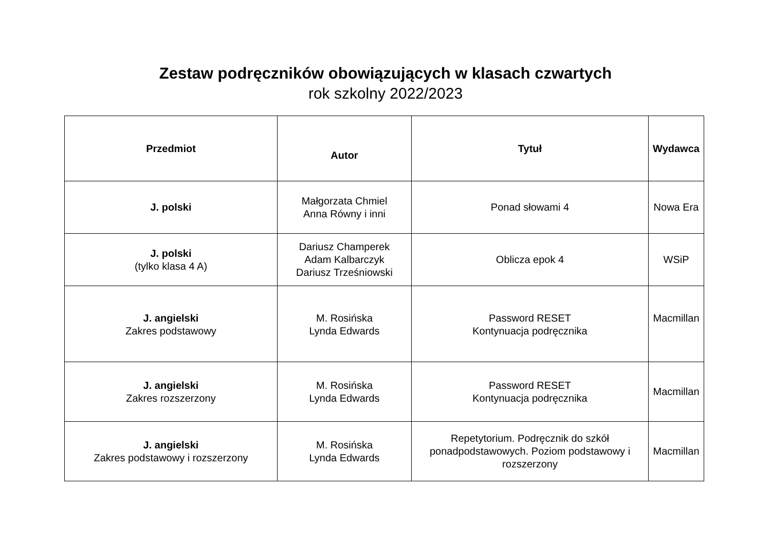Zestaw podręczników obowiązujących w klasach czwartych
rok szkolny 2022/2023
| Przedmiot | Autor | Tytuł | Wydawca |
| --- | --- | --- | --- |
| J. polski | Małgorzata Chmiel Anna Równy i inni | Ponad słowami 4 | Nowa Era |
| J. polski (tylko klasa 4 A) | Dariusz Champerek Adam Kalbarczyk Dariusz Trześniowski | Oblicza epok 4 | WSiP |
| J. angielski Zakres podstawowy | M. Rosińska Lynda Edwards | Password RESET Kontynuacja podręcznika | Macmillan |
| J. angielski Zakres rozszerzony | M. Rosińska Lynda Edwards | Password RESET Kontynuacja podręcznika | Macmillan |
| J. angielski Zakres podstawowy i rozszerzony | M. Rosińska Lynda Edwards | Repetytorium. Podręcznik do szkół ponadpodstawowych. Poziom podstawowy i rozszerzony | Macmillan |